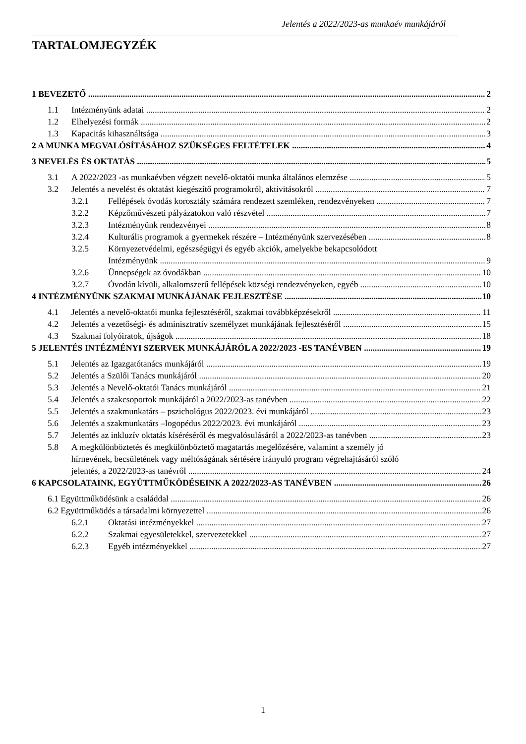Jelentés a 2022/2023-as munkaév munkájáról
TARTALOMJEGYZÉK
1 BEVEZETŐ 2
1.1 Intézményünk adatai 2
1.2 Elhelyezési formák 2
1.3 Kapacitás kihasználtsága 3
2 A MUNKA MEGVALÓSÍTÁSÁHOZ SZÜKSÉGES FELTÉTELEK 4
3 NEVELÉS ÉS OKTATÁS 5
3.1 A 2022/2023 -as munkaévben végzett nevelő-oktatói munka általános elemzése 5
3.2 Jelentés a nevelést és oktatást kiegészítő programokról, aktivitásokról 7
3.2.1 Fellépések óvodás korosztály számára rendezett szemléken, rendezvényeken 7
3.2.2 Képzőművészeti pályázatokon való részvétel 7
3.2.3 Intézményünk rendezvényei 8
3.2.4 Kulturális programok a gyermekek részére – Intézményünk szervezésében 8
3.2.5 Környezetvédelmi, egészségügyi és egyéb akciók, amelyekbe bekapcsolódott
Intézményünk 9
3.2.6 Ünnepségek az óvodákban 10
3.2.7 Óvodán kívüli, alkalomszerű fellépések községi rendezvényeken, egyéb 10
4 INTÉZMÉNYÜNK SZAKMAI MUNKÁJÁNAK FEJLESZTÉSE 10
4.1 Jelentés a nevelő-oktatói munka fejlesztéséről, szakmai továbbképzésekről 11
4.2 Jelentés a vezetőségi- és adminisztratív személyzet munkájának fejlesztéséről 15
4.3 Szakmai folyóiratok, újságok 18
5 JELENTÉS INTÉZMÉNYI SZERVEK MUNKÁJÁRÓL A 2022/2023 -ES TANÉVBEN 19
5.1 Jelentés az Igazgatótanács munkájáról 19
5.2 Jelentés a Szülői Tanács munkájáról 20
5.3 Jelentés a Nevelő-oktatói Tanács munkájáról 21
5.4 Jelentés a szakcsoportok munkájáról a 2022/2023-as tanévben 22
5.5 Jelentés a szakmunkatárs – pszichológus 2022/2023. évi munkájáról 23
5.6 Jelentés a szakmunkatárs –logopédus 2022/2023. évi munkájáról 23
5.7 Jelentés az inkluzív oktatás kíséréséről és megvalósulásáról a 2022/2023-as tanévben 23
5.8 A megkülönböztetés és megkülönböztető magatartás megelőzésére, valamint a személy jó
hírnevének, becsületének vagy méltóságának sértésére irányuló program végrehajtásáról szóló
jelentés, a 2022/2023-as tanévről 24
6 KAPCSOLATAINK, EGYÜTTMŰKÖDÉSEINK A 2022/2023-AS TANÉVBEN 26
6.1 Együttműködésünk a családdal 26
6.2 Együttműködés a társadalmi környezettel 26
6.2.1 Oktatási intézményekkel 27
6.2.2 Szakmai egyesületekkel, szervezetekkel 27
6.2.3 Egyéb intézményekkel 27
1